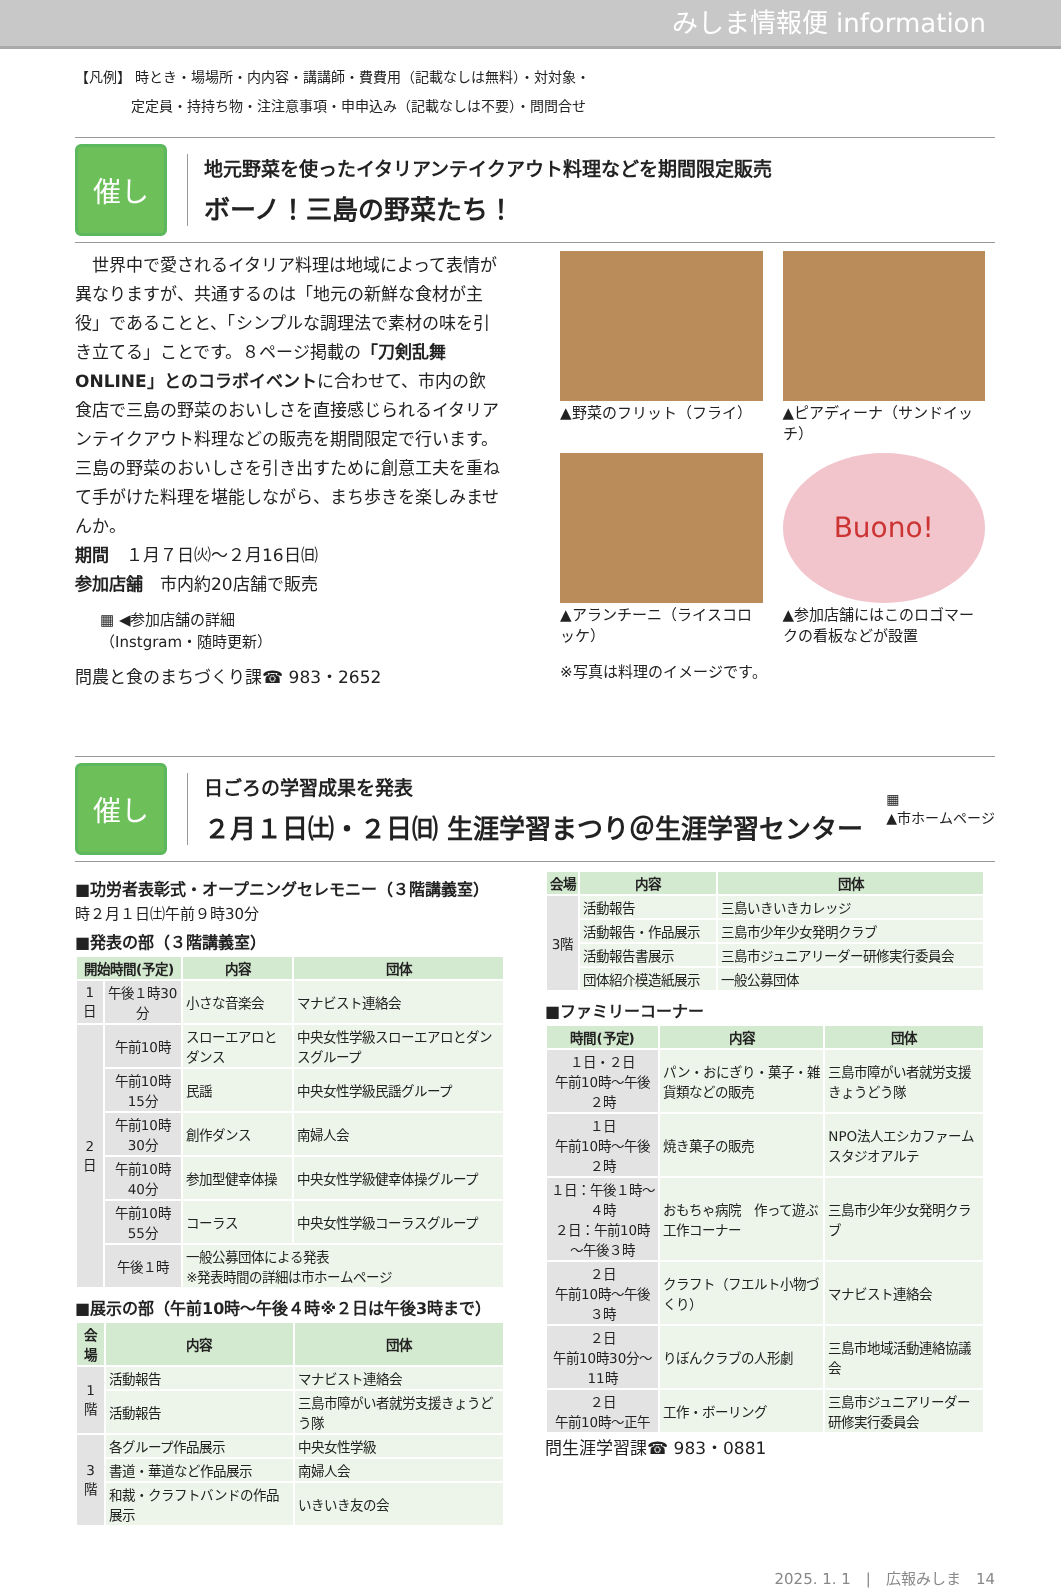みしま情報便 information
【凡例】 時とき・場場所・内内容・講講師・費費用（記載なしは無料）・対対象・
　　　　定定員・持持ち物・注注意事項・申申込み（記載なしは不要）・問問合せ
催し
地元野菜を使ったイタリアンテイクアウト料理などを期間限定販売
ボーノ！三島の野菜たち！
　世界中で愛されるイタリア料理は地域によって表情が異なりますが、共通するのは「地元の新鮮な食材が主役」であることと、「シンプルな調理法で素材の味を引き立てる」ことです。８ページ掲載の「刀剣乱舞ONLINE」とのコラボイベントに合わせて、市内の飲食店で三島の野菜のおいしさを直接感じられるイタリアンテイクアウト料理などの販売を期間限定で行います。三島の野菜のおいしさを引き出すために創意工夫を重ねて手がけた料理を堪能しながら、まち歩きを楽しみませんか。
期間　１月７日㈫～２月16日㈰
参加店舗　市内約20店舗で販売
▦ ◀参加店舗の詳細
（Instgram・随時更新）
問農と食のまちづくり課☎ 983・2652
▲野菜のフリット（フライ）
▲ピアディーナ（サンドイッチ）
▲アランチーニ（ライスコロッケ）
Buono!
▲参加店舗にはこのロゴマークの看板などが設置
※写真は料理のイメージです。
催し
日ごろの学習成果を発表
２月１日㈯・２日㈰ 生涯学習まつり＠生涯学習センター
▦
▲市ホームページ
■功労者表彰式・オープニングセレモニー（３階講義室）
時２月１日㈯午前９時30分
■発表の部（３階講義室）
| 開始時間(予定) | | 内容 | 団体 |
| --- | --- | --- | --- |
| 1日 | 午後１時30分 | 小さな音楽会 | マナビスト連絡会 |
| 2日 | 午前10時 | スローエアロとダンス | 中央女性学級スローエアロとダンスグループ |
| | 午前10時15分 | 民謡 | 中央女性学級民謡グループ |
| | 午前10時30分 | 創作ダンス | 南婦人会 |
| | 午前10時40分 | 参加型健幸体操 | 中央女性学級健幸体操グループ |
| | 午前10時55分 | コーラス | 中央女性学級コーラスグループ |
| | 午後１時 | 一般公募団体による発表 ※発表時間の詳細は市ホームページ | |
■展示の部（午前10時～午後４時※２日は午後3時まで）
| 会場 | 内容 | 団体 |
| --- | --- | --- |
| 1階 | 活動報告 | マナビスト連絡会 |
| | 活動報告 | 三島市障がい者就労支援きょうどう隊 |
| 3階 | 各グループ作品展示 | 中央女性学級 |
| | 書道・華道など作品展示 | 南婦人会 |
| | 和裁・クラフトバンドの作品展示 | いきいき友の会 |
| 会場 | 内容 | 団体 |
| --- | --- | --- |
| 3階 | 活動報告 | 三島いきいきカレッジ |
| | 活動報告・作品展示 | 三島市少年少女発明クラブ |
| | 活動報告書展示 | 三島市ジュニアリーダー研修実行委員会 |
| | 団体紹介模造紙展示 | 一般公募団体 |
■ファミリーコーナー
| 時間(予定) | 内容 | 団体 |
| --- | --- | --- |
| １日・２日 午前10時～午後２時 | パン・おにぎり・菓子・雑貨類などの販売 | 三島市障がい者就労支援きょうどう隊 |
| １日 午前10時～午後２時 | 焼き菓子の販売 | NPO法人エシカファームスタジオアルテ |
| １日：午後１時～４時 ２日：午前10時～午後３時 | おもちゃ病院 作って遊ぶ工作コーナー | 三島市少年少女発明クラブ |
| ２日 午前10時～午後３時 | クラフト（フエルト小物づくり） | マナビスト連絡会 |
| ２日 午前10時30分～11時 | りぼんクラブの人形劇 | 三島市地域活動連絡協議会 |
| ２日 午前10時～正午 | 工作・ボーリング | 三島市ジュニアリーダー研修実行委員会 |
問生涯学習課☎ 983・0881
2025. 1. 1　|　広報みしま　14